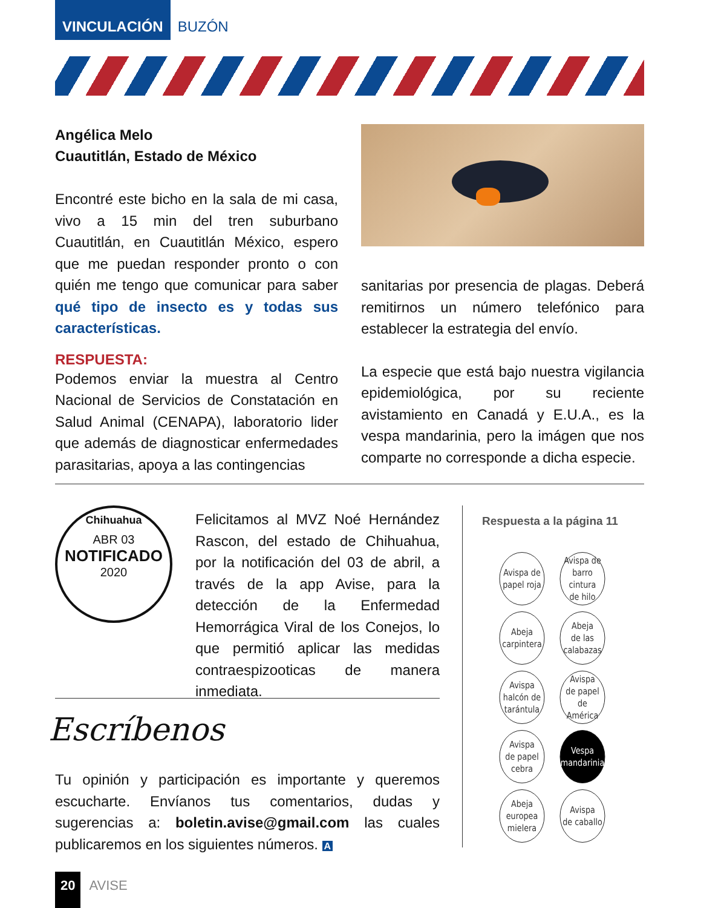VINCULACIÓN
BUZÓN
Angélica Melo
Cuautitlán, Estado de México
Encontré este bicho en la sala de mi casa, vivo a 15 min del tren suburbano Cuautitlán, en Cuautitlán México, espero que me puedan responder pronto o con quién me tengo que comunicar para saber qué tipo de insecto es y todas sus características.
RESPUESTA:
Podemos enviar la muestra al Centro Nacional de Servicios de Constatación en Salud Animal (CENAPA), laboratorio lider que además de diagnosticar enfermedades parasitarias, apoya a las contingencias
sanitarias por presencia de plagas. Deberá remitirnos un número telefónico para establecer la estrategia del envío.
La especie que está bajo nuestra vigilancia epidemiológica, por su reciente avistamiento en Canadá y E.U.A., es la vespa mandarinia, pero la imágen que nos comparte no corresponde a dicha especie.
Chihuahua
ABR 03
NOTIFICADO
2020
Felicitamos al MVZ Noé Hernández Rascon, del estado de Chihuahua, por la notificación del 03 de abril, a través de la app Avise, para la detección de la Enfermedad Hemorrágica Viral de los Conejos, lo que permitió aplicar las medidas contraespizooticas de manera inmediata.
Escríbenos
Tu opinión y participación es importante y queremos escucharte. Envíanos tus comentarios, dudas y sugerencias a: boletin.avise@gmail.com las cuales publicaremos en los siguientes números. A
Respuesta a la página 11
Avispa de
papel roja
Avispa de
barro cintura
de hilo
Abeja
carpintera
Abeja
de las
calabazas
Avispa
halcón de
tarántula
Avispa
de papel de
América
Avispa
de papel
cebra
Vespa
mandarinia
Abeja
europea
mielera
Avispa
de caballo
20
AVISE